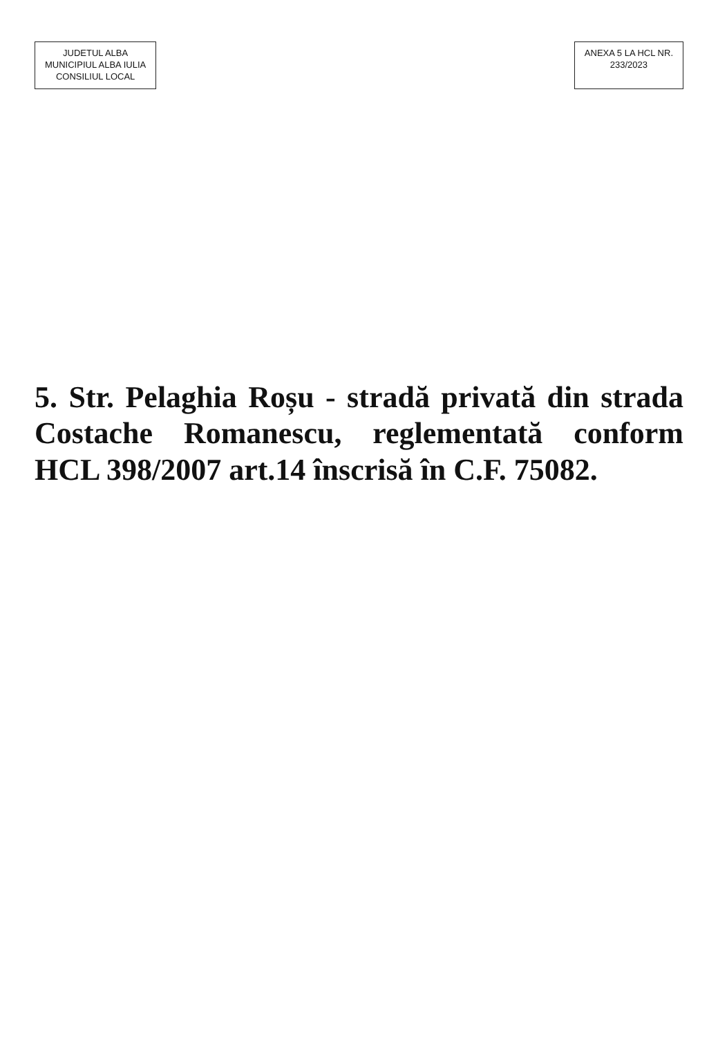JUDETUL ALBA
MUNICIPIUL ALBA IULIA
CONSILIUL LOCAL
ANEXA 5 LA HCL NR.
233/2023
5. Str. Pelaghia Roșu - stradă privată din strada Costache Romanescu, reglementată conform HCL 398/2007 art.14 înscrisă în C.F. 75082.